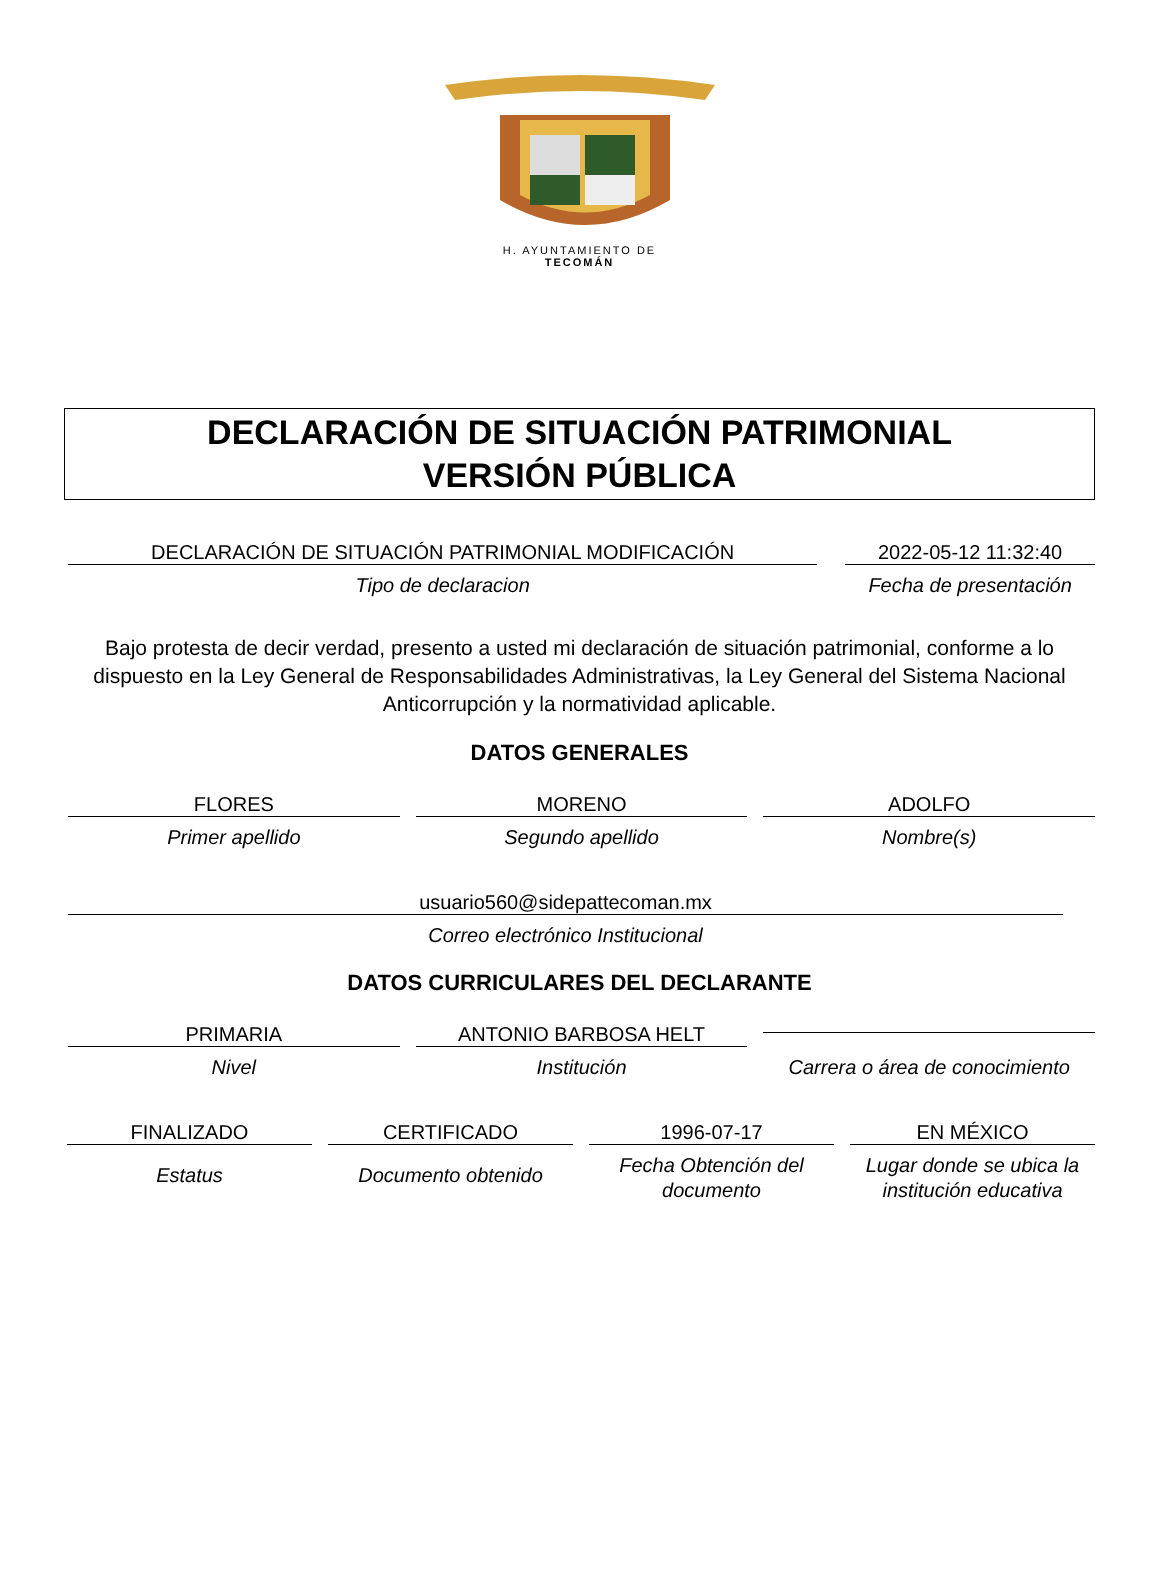H. AYUNTAMIENTO DE
TECOMÁN
DECLARACIÓN DE SITUACIÓN PATRIMONIAL
VERSIÓN PÚBLICA
DECLARACIÓN DE SITUACIÓN PATRIMONIAL MODIFICACIÓN
Tipo de declaracion
2022-05-12 11:32:40
Fecha de presentación
Bajo protesta de decir verdad, presento a usted mi declaración de situación patrimonial, conforme a lo dispuesto en la Ley General de Responsabilidades Administrativas, la Ley General del Sistema Nacional Anticorrupción y la normatividad aplicable.
DATOS GENERALES
FLORES
Primer apellido
MORENO
Segundo apellido
ADOLFO
Nombre(s)
usuario560@sidepattecoman.mx
Correo electrónico Institucional
DATOS CURRICULARES DEL DECLARANTE
PRIMARIA
Nivel
ANTONIO BARBOSA HELT
Institución
Carrera o área de conocimiento
FINALIZADO
Estatus
CERTIFICADO
Documento obtenido
1996-07-17
Fecha Obtención del documento
EN MÉXICO
Lugar donde se ubica la institución educativa